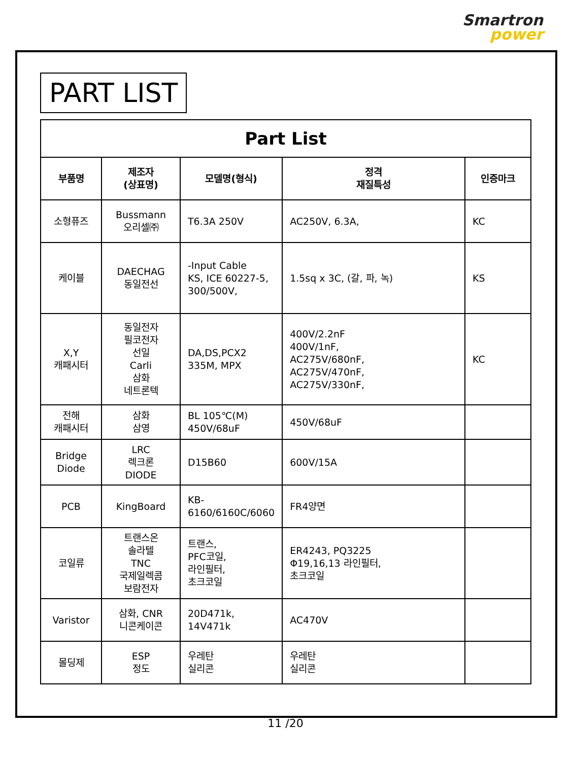Smartron
power
PART LIST
| Part List | | | | |
| --- | --- | --- | --- | --- |
| 부품명 | 제조자 (상표명) | 모델명(형식) | 정격 재질특성 | 인증마크 |
| 소형퓨즈 | Bussmann 오리셀㈜ | T6.3A 250V | AC250V, 6.3A, | KC |
| 케이블 | DAECHAG 동일전선 | -Input Cable KS, ICE 60227-5, 300/500V, | 1.5sq x 3C, (갈, 파, 녹) | KS |
| X,Y 캐패시터 | 동일전자 필코전자 선일 Carli 삼화 네트론텍 | DA,DS,PCX2 335M, MPX | 400V/2.2nF 400V/1nF, AC275V/680nF, AC275V/470nF, AC275V/330nF, | KC |
| 전해 캐패시터 | 삼화 삼영 | BL 105℃(M) 450V/68uF | 450V/68uF | |
| Bridge Diode | LRC 렉크론 DIODE | D15B60 | 600V/15A | |
| PCB | KingBoard | KB- 6160/6160C/6060 | FR4양면 | |
| 코일류 | 트랜스온 솔라텔 TNC 국제일렉콤 보람전자 | 트랜스, PFC코일, 라인필터, 초크코일 | ER4243, PQ3225 Φ19,16,13 라인필터, 초크코일 | |
| Varistor | 삼화, CNR 니콘케이콘 | 20D471k, 14V471k | AC470V | |
| 몰딩제 | ESP 정도 | 우레탄 실리콘 | 우레탄 실리콘 | |
11 /20